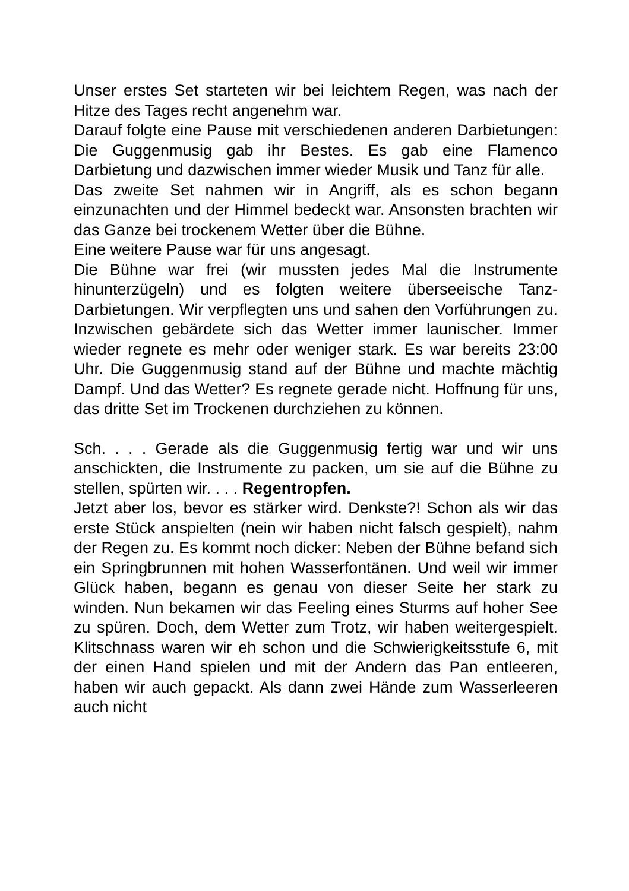Unser erstes Set starteten wir bei leichtem Regen, was nach der Hitze des Tages recht angenehm war.
Darauf folgte eine Pause mit verschiedenen anderen Darbietungen: Die Guggenmusig gab ihr Bestes. Es gab eine Flamenco Darbietung und dazwischen immer wieder Musik und Tanz für alle.
Das zweite Set nahmen wir in Angriff, als es schon begann einzunachten und der Himmel bedeckt war. Ansonsten brachten wir das Ganze bei trockenem Wetter über die Bühne.
Eine weitere Pause war für uns angesagt.
Die Bühne war frei (wir mussten jedes Mal die Instrumente hinunterzügeln) und es folgten weitere überseeische Tanz- Darbietungen. Wir verpflegten uns und sahen den Vorführungen zu. Inzwischen gebärdete sich das Wetter immer launischer. Immer wieder regnete es mehr oder weniger stark. Es war bereits 23:00 Uhr. Die Guggenmusig stand auf der Bühne und machte mächtig Dampf. Und das Wetter? Es regnete gerade nicht. Hoffnung für uns, das dritte Set im Trockenen durchziehen zu können.
Sch. . . . Gerade als die Guggenmusig fertig war und wir uns anschickten, die Instrumente zu packen, um sie auf die Bühne zu stellen, spürten wir. . . . Regentropfen.
Jetzt aber los, bevor es stärker wird. Denkste?! Schon als wir das erste Stück anspielten (nein wir haben nicht falsch gespielt), nahm der Regen zu. Es kommt noch dicker: Neben der Bühne befand sich ein Springbrunnen mit hohen Wasserfontänen. Und weil wir immer Glück haben, begann es genau von dieser Seite her stark zu winden. Nun bekamen wir das Feeling eines Sturms auf hoher See zu spüren. Doch, dem Wetter zum Trotz, wir haben weitergespielt. Klitschnass waren wir eh schon und die Schwierigkeitsstufe 6, mit der einen Hand spielen und mit der Andern das Pan entleeren, haben wir auch gepackt. Als dann zwei Hände zum Wasserleeren auch nicht